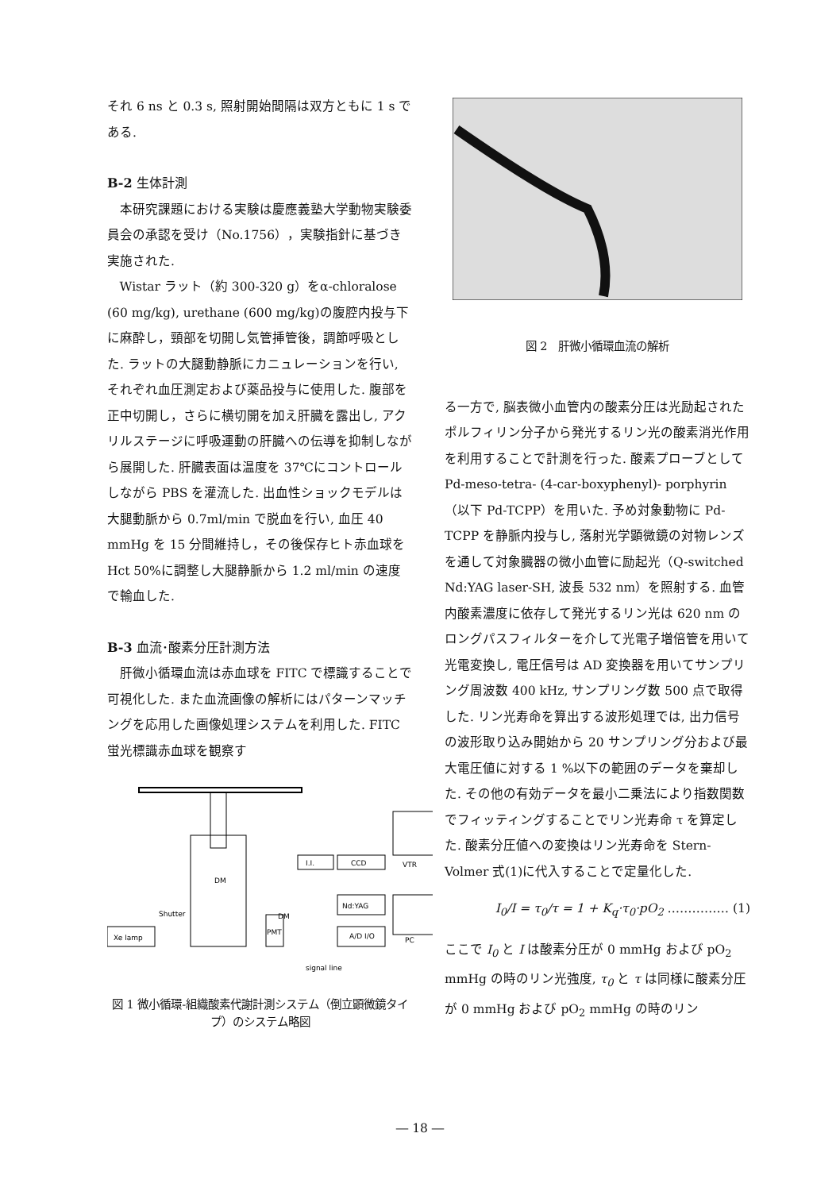それ 6 ns と 0.3 s, 照射開始間隔は双方ともに 1 s である.
B-2 生体計測
本研究課題における実験は慶應義塾大学動物実験委員会の承認を受け（No.1756），実験指針に基づき実施された.
Wistar ラット（約 300-320 g）をα-chloralose (60 mg/kg), urethane (600 mg/kg)の腹腔内投与下に麻酔し，頸部を切開し気管挿管後，調節呼吸とした. ラットの大腿動静脈にカニュレーションを行い, それぞれ血圧測定および薬品投与に使用した. 腹部を正中切開し，さらに横切開を加え肝臓を露出し, アクリルステージに呼吸運動の肝臓への伝導を抑制しながら展開した. 肝臓表面は温度を 37℃にコントロールしながら PBS を灌流した. 出血性ショックモデルは大腿動脈から 0.7ml/min で脱血を行い, 血圧 40 mmHg を 15 分間維持し，その後保存ヒト赤血球を Hct 50%に調整し大腿静脈から 1.2 ml/min の速度で輸血した.
B-3 血流･酸素分圧計測方法
肝微小循環血流は赤血球を FITC で標識することで可視化した. また血流画像の解析にはパターンマッチングを応用した画像処理システムを利用した. FITC 蛍光標識赤血球を観察す
Xe lamp
Shutter
DM
DM
I.I.
CCD
Nd:YAG
A/D I/O
PMT
VTR
PC
signal line
図 1 微小循環-組織酸素代謝計測システム（倒立顕微鏡タイプ）のシステム略図
図 2　肝微小循環血流の解析
る一方で, 脳表微小血管内の酸素分圧は光励起されたポルフィリン分子から発光するリン光の酸素消光作用を利用することで計測を行った. 酸素プローブとして Pd-meso-tetra- (4-car-boxyphenyl)- porphyrin（以下 Pd-TCPP）を用いた. 予め対象動物に Pd-TCPP を静脈内投与し, 落射光学顕微鏡の対物レンズを通して対象臓器の微小血管に励起光（Q-switched Nd:YAG laser-SH, 波長 532 nm）を照射する. 血管内酸素濃度に依存して発光するリン光は 620 nm のロングパスフィルターを介して光電子増倍管を用いて光電変換し, 電圧信号は AD 変換器を用いてサンプリング周波数 400 kHz, サンプリング数 500 点で取得した. リン光寿命を算出する波形処理では, 出力信号の波形取り込み開始から 20 サンプリング分および最大電圧値に対する 1 %以下の範囲のデータを棄却した. その他の有効データを最小二乗法により指数関数でフィッティングすることでリン光寿命 τ を算定した. 酸素分圧値への変換はリン光寿命を Stern-Volmer 式(1)に代入することで定量化した.
I<sub>0</sub>/I = τ<sub>0</sub>/τ = 1 + K<sub>q</sub>·τ<sub>0</sub>·pO<sub>2</sub> …………… (1)
ここで I<sub>0</sub> と I は酸素分圧が 0 mmHg および pO<sub>2</sub> mmHg の時のリン光強度, τ<sub>0</sub> と τ は同様に酸素分圧が 0 mmHg および pO<sub>2</sub> mmHg の時のリン
― 18 ―